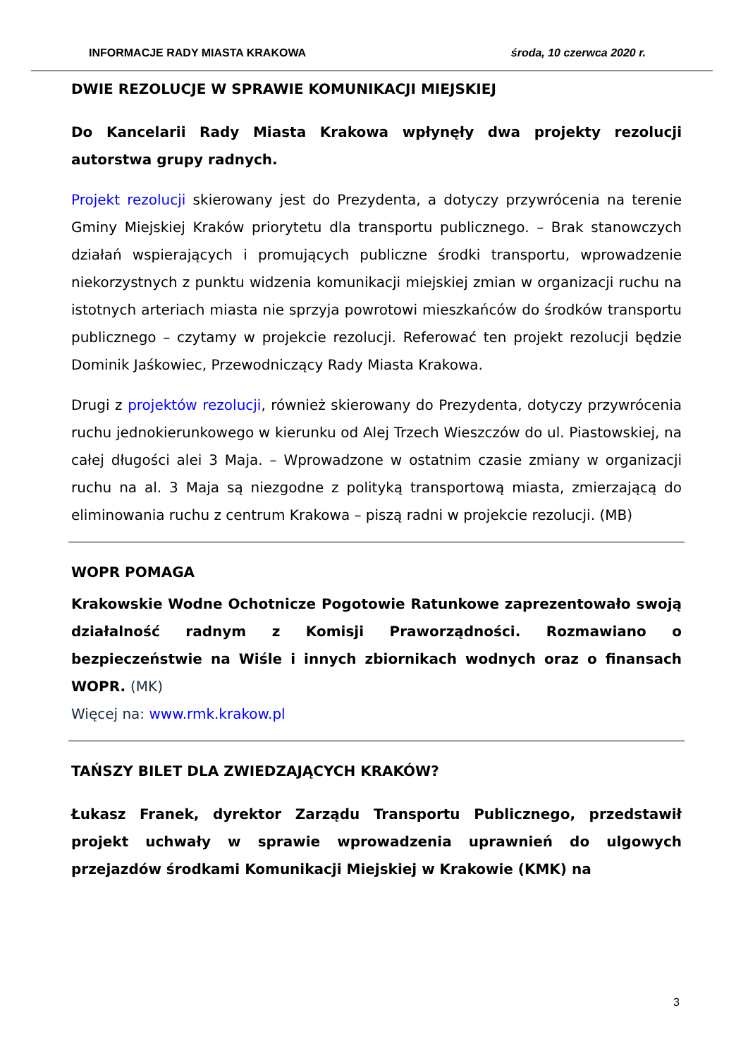INFORMACJE RADY MIASTA KRAKOWA środa, 10 czerwca 2020 r.
DWIE REZOLUCJE W SPRAWIE KOMUNIKACJI MIEJSKIEJ
Do Kancelarii Rady Miasta Krakowa wpłynęły dwa projekty rezolucji autorstwa grupy radnych.
Projekt rezolucji skierowany jest do Prezydenta, a dotyczy przywrócenia na terenie Gminy Miejskiej Kraków priorytetu dla transportu publicznego. – Brak stanowczych działań wspierających i promujących publiczne środki transportu, wprowadzenie niekorzystnych z punktu widzenia komunikacji miejskiej zmian w organizacji ruchu na istotnych arteriach miasta nie sprzyja powrotowi mieszkańców do środków transportu publicznego – czytamy w projekcie rezolucji. Referować ten projekt rezolucji będzie Dominik Jaśkowiec, Przewodniczący Rady Miasta Krakowa.
Drugi z projektów rezolucji, również skierowany do Prezydenta, dotyczy przywrócenia ruchu jednokierunkowego w kierunku od Alej Trzech Wieszczów do ul. Piastowskiej, na całej długości alei 3 Maja. – Wprowadzone w ostatnim czasie zmiany w organizacji ruchu na al. 3 Maja są niezgodne z polityką transportową miasta, zmierzającą do eliminowania ruchu z centrum Krakowa – piszą radni w projekcie rezolucji. (MB)
WOPR POMAGA
Krakowskie Wodne Ochotnicze Pogotowie Ratunkowe zaprezentowało swoją działalność radnym z Komisji Praworządności. Rozmawiano o bezpieczeństwie na Wiśle i innych zbiornikach wodnych oraz o finansach WOPR. (MK)
Więcej na: www.rmk.krakow.pl
TAŃSZY BILET DLA ZWIEDZAJĄCYCH KRAKÓW?
Łukasz Franek, dyrektor Zarządu Transportu Publicznego, przedstawił projekt uchwały w sprawie wprowadzenia uprawnień do ulgowych przejazdów środkami Komunikacji Miejskiej w Krakowie (KMK) na
3